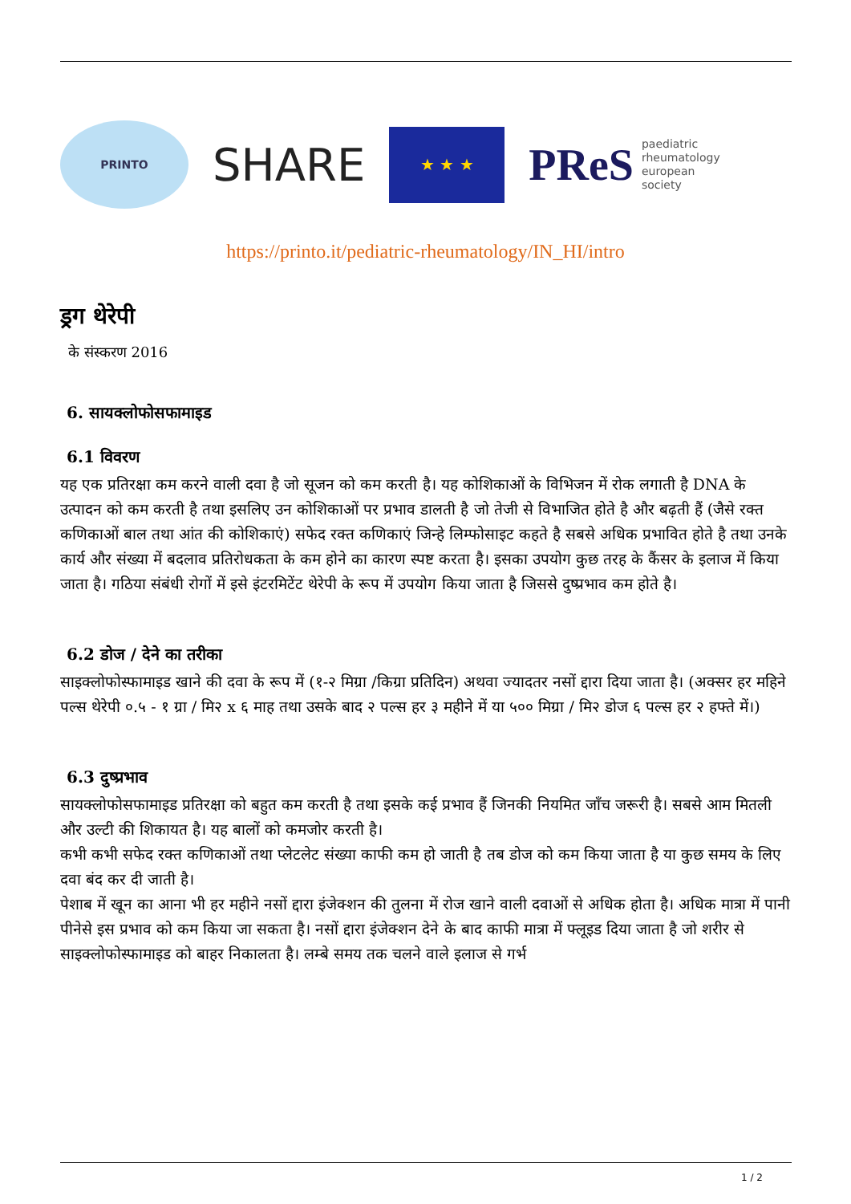PRINTO
SHARE
★ ★ ★
PReS paediatric
rheumatology
european
society
https://printo.it/pediatric-rheumatology/IN_HI/intro
ड्रग थेरेपी
के संस्करण 2016
6. सायक्लोफोसफामाइड
6.1 विवरण
यह एक प्रतिरक्षा कम करने वाली दवा है जो सूजन को कम करती है। यह कोशिकाओं के विभिजन में रोक लगाती है DNA के उत्पादन को कम करती है तथा इसलिए उन कोशिकाओं पर प्रभाव डालती है जो तेजी से विभाजित होते है और बढ़ती हैं (जैसे रक्त कणिकाओं बाल तथा आंत की कोशिकाएं) सफेद रक्त कणिकाएं जिन्हे लिम्फोसाइट कहते है सबसे अधिक प्रभावित होते है तथा उनके कार्य और संख्या में बदलाव प्रतिरोधकता के कम होने का कारण स्पष्ट करता है। इसका उपयोग कुछ तरह के कैंसर के इलाज में किया जाता है। गठिया संबंधी रोगों में इसे इंटरमिटेंट थेरेपी के रूप में उपयोग किया जाता है जिससे दुष्प्रभाव कम होते है।
6.2 डोज / देने का तरीका
साइक्लोफोस्फामाइड खाने की दवा के रूप में (१-२ मिग्रा /किग्रा प्रतिदिन) अथवा ज्यादतर नसों द्दारा दिया जाता है। (अक्सर हर महिने पल्स थेरेपी ०.५ - १ ग्रा / मि२ x ६ माह तथा उसके बाद २ पल्स हर ३ महीने में या ५०० मिग्रा / मि२ डोज ६ पल्स हर २ हफ्ते में।)
6.3 दुष्प्रभाव
सायक्लोफोसफामाइड प्रतिरक्षा को बहुत कम करती है तथा इसके कई प्रभाव हैं जिनकी नियमित जाँच जरूरी है। सबसे आम मितली और उल्टी की शिकायत है। यह बालों को कमजोर करती है।
कभी कभी सफेद रक्त कणिकाओं तथा प्लेटलेट संख्या काफी कम हो जाती है तब डोज को कम किया जाता है या कुछ समय के लिए दवा बंद कर दी जाती है।
पेशाब में खून का आना भी हर महीने नसों द्दारा इंजेक्शन की तुलना में रोज खाने वाली दवाओं से अधिक होता है। अधिक मात्रा में पानी पीनेसे इस प्रभाव को कम किया जा सकता है। नसों द्दारा इंजेक्शन देने के बाद काफी मात्रा में फ्लूइड दिया जाता है जो शरीर से साइक्लोफोस्फामाइड को बाहर निकालता है। लम्बे समय तक चलने वाले इलाज से गर्भ
1 / 2